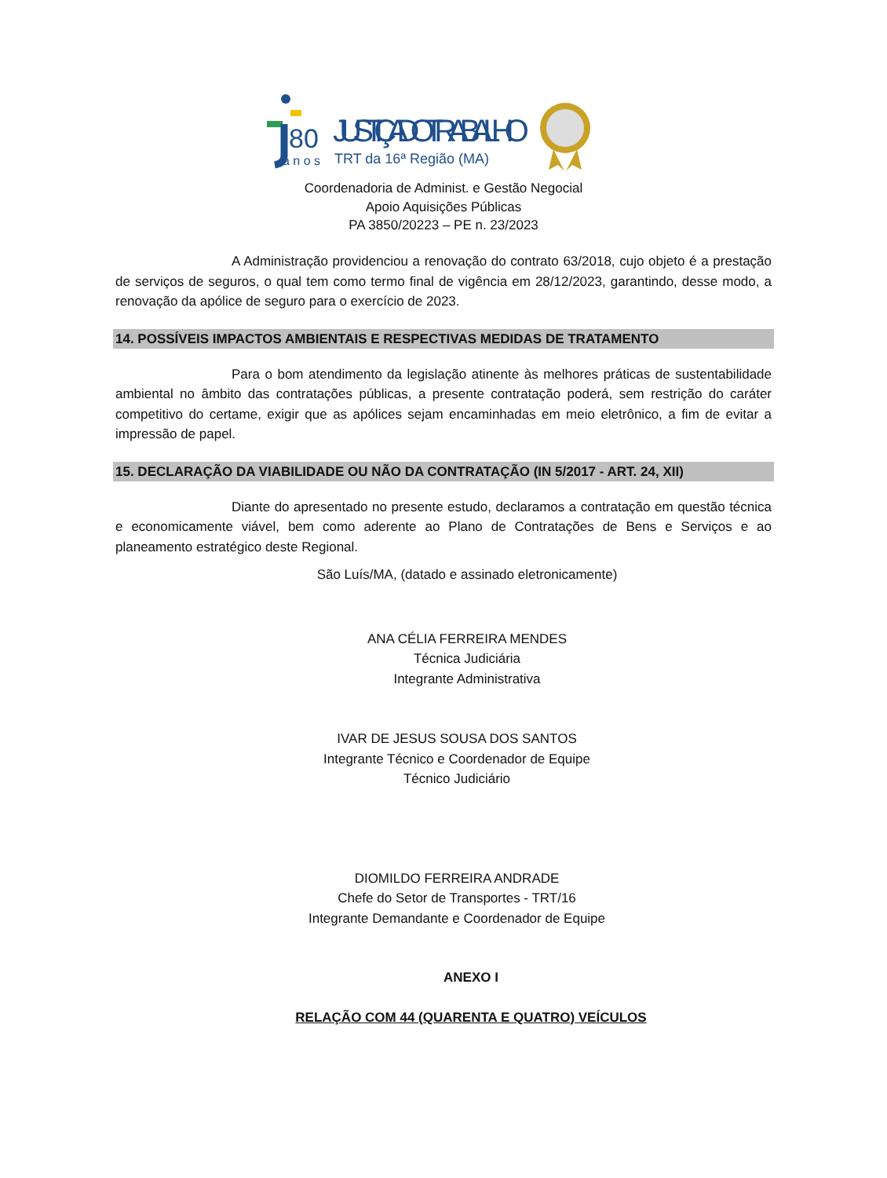80
a n o s
JUSTIÇA DO TRABALHO
TRT da 16ª Região (MA)
Coordenadoria de Administ. e Gestão Negocial
Apoio Aquisições Públicas
PA 3850/20223 – PE n. 23/2023
A Administração providenciou a renovação do contrato 63/2018, cujo objeto é a prestação de serviços de seguros, o qual tem como termo final de vigência em 28/12/2023, garantindo, desse modo, a renovação da apólice de seguro para o exercício de 2023.
14. POSSÍVEIS IMPACTOS AMBIENTAIS E RESPECTIVAS MEDIDAS DE TRATAMENTO
Para o bom atendimento da legislação atinente às melhores práticas de sustentabilidade ambiental no âmbito das contratações públicas, a presente contratação poderá, sem restrição do caráter competitivo do certame, exigir que as apólices sejam encaminhadas em meio eletrônico, a fim de evitar a impressão de papel.
15. DECLARAÇÃO DA VIABILIDADE OU NÃO DA CONTRATAÇÃO (IN 5/2017 - ART. 24, XII)
Diante do apresentado no presente estudo, declaramos a contratação em questão técnica e economicamente viável, bem como aderente ao Plano de Contratações de Bens e Serviços e ao planeamento estratégico deste Regional.
São Luís/MA, (datado e assinado eletronicamente)
ANA CÉLIA FERREIRA MENDES
Técnica Judiciária
Integrante Administrativa
IVAR DE JESUS SOUSA DOS SANTOS
Integrante Técnico e Coordenador de Equipe
Técnico Judiciário
DIOMILDO FERREIRA ANDRADE
Chefe do Setor de Transportes - TRT/16
Integrante Demandante e Coordenador de Equipe
ANEXO I
RELAÇÃO COM 44 (QUARENTA E QUATRO) VEÍCULOS